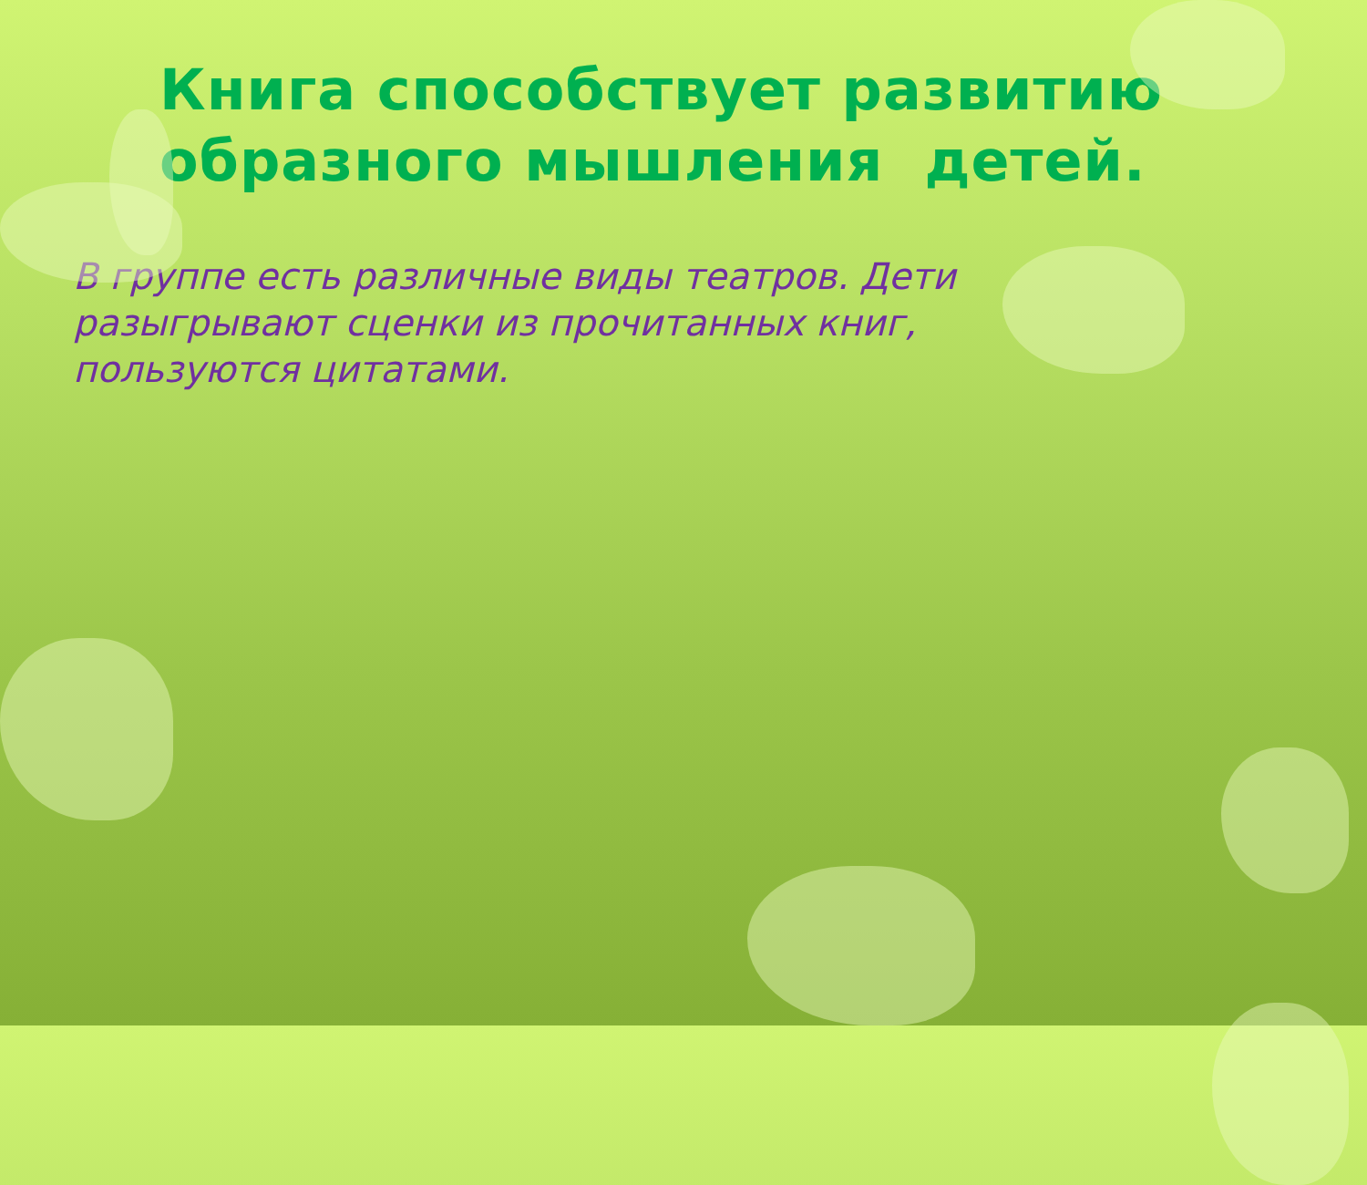Книга способствует развитию образного мышления детей.
В группе есть различные виды театров. Дети разыгрывают сценки из прочитанных книг, пользуются цитатами.